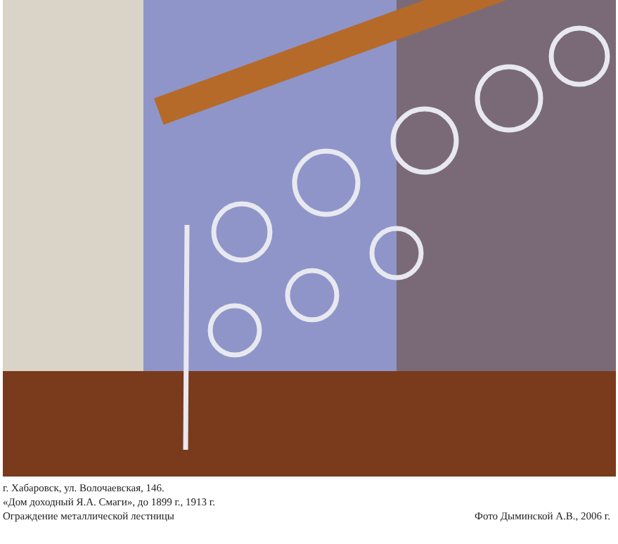г. Хабаровск, ул. Волочаевская, 146.
«Дом доходный Я.А. Смаги», до 1899 г., 1913 г.
Ограждение металлической лестницы
Фото Дыминской А.В., 2006 г.